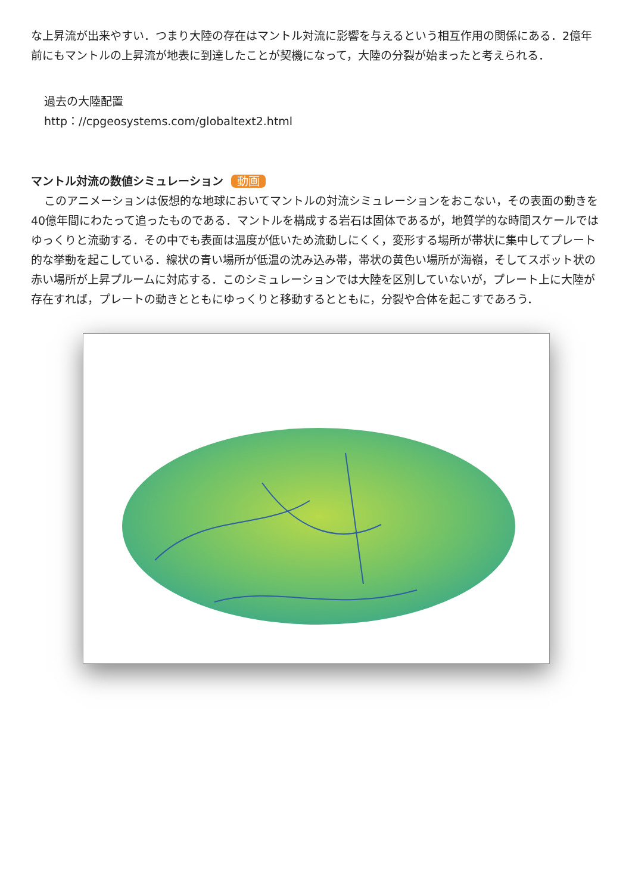な上昇流が出来やすい．つまり大陸の存在はマントル対流に影響を与えるという相互作用の関係にある．2億年前にもマントルの上昇流が地表に到達したことが契機になって，大陸の分裂が始まったと考えられる．
過去の大陸配置
http：//cpgeosystems.com/globaltext2.html
マントル対流の数値シミュレーション 動画
このアニメーションは仮想的な地球においてマントルの対流シミュレーションをおこない，その表面の動きを40億年間にわたって追ったものである．マントルを構成する岩石は固体であるが，地質学的な時間スケールではゆっくりと流動する．その中でも表面は温度が低いため流動しにくく，変形する場所が帯状に集中してプレート的な挙動を起こしている．線状の青い場所が低温の沈み込み帯，帯状の黄色い場所が海嶺，そしてスポット状の赤い場所が上昇プルームに対応する．このシミュレーションでは大陸を区別していないが，プレート上に大陸が存在すれば，プレートの動きとともにゆっくりと移動するとともに，分裂や合体を起こすであろう．